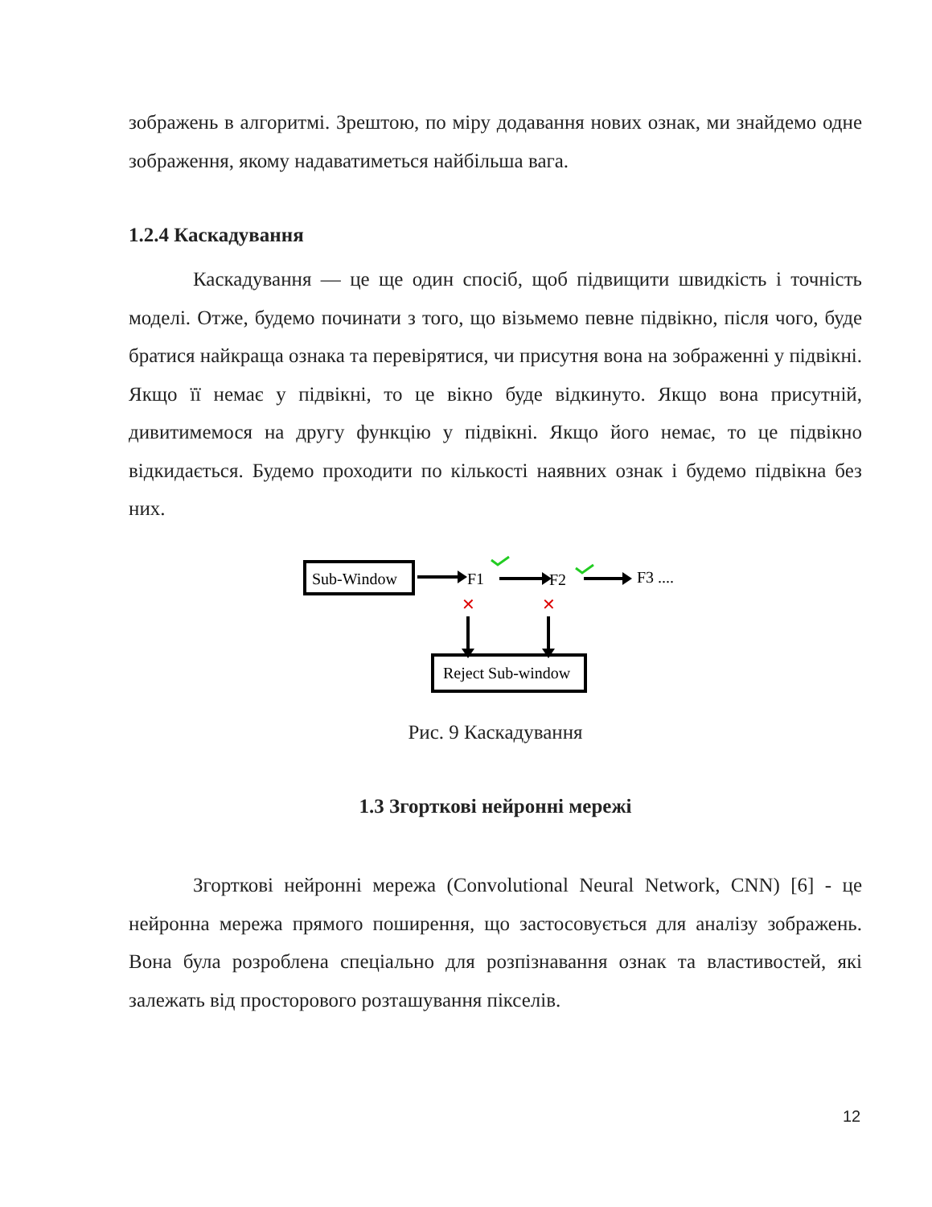зображень в алгоритмі. Зрештою, по міру додавання нових ознак, ми знайдемо одне зображення, якому надаватиметься найбільша вага.
1.2.4 Каскадування
Каскадування — це ще один спосіб, щоб підвищити швидкість і точність моделі. Отже, будемо починати з того, що візьмемо певне підвікно, після чого, буде братися найкраща ознака та перевірятися, чи присутня вона на зображенні у підвікні. Якщо її немає у підвікні, то це вікно буде відкинуто. Якщо вона присутній, дивитимемося на другу функцію у підвікні. Якщо його немає, то це підвікно відкидається. Будемо проходити по кількості наявних ознак і будемо підвікна без них.
Sub-Window
F1
F2
F3 ....
✕
✕
Reject Sub-window
Рис. 9 Каскадування
1.3 Згорткові нейронні мережі
Згорткові нейронні мережа (Convolutional Neural Network, CNN) [6] - це нейронна мережа прямого поширення, що застосовується для аналізу зображень. Вона була розроблена спеціально для розпізнавання ознак та властивостей, які залежать від просторового розташування пікселів.
12